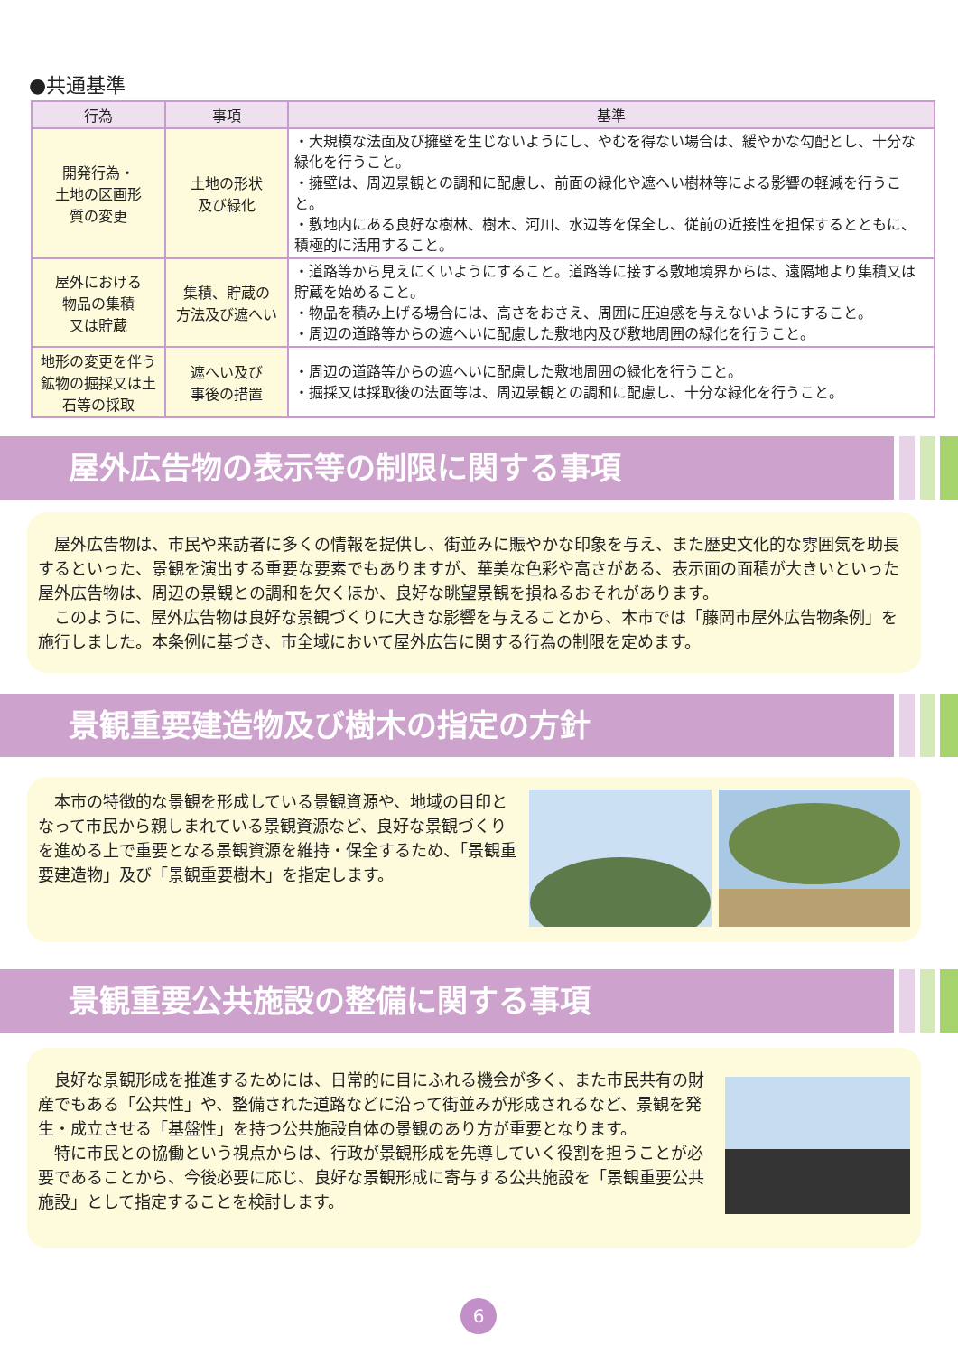●共通基準
| 行為 | 事項 | 基準 |
| --- | --- | --- |
| 開発行為・ 土地の区画形 質の変更 | 土地の形状 及び緑化 | ・大規模な法面及び擁壁を生じないようにし、やむを得ない場合は、緩やかな勾配とし、十分な緑化を行うこと。 ・擁壁は、周辺景観との調和に配慮し、前面の緑化や遮へい樹林等による影響の軽減を行うこと。 ・敷地内にある良好な樹林、樹木、河川、水辺等を保全し、従前の近接性を担保するとともに、積極的に活用すること。 |
| 屋外における 物品の集積 又は貯蔵 | 集積、貯蔵の 方法及び遮へい | ・道路等から見えにくいようにすること。道路等に接する敷地境界からは、遠隔地より集積又は貯蔵を始めること。 ・物品を積み上げる場合には、高さをおさえ、周囲に圧迫感を与えないようにすること。 ・周辺の道路等からの遮へいに配慮した敷地内及び敷地周囲の緑化を行うこと。 |
| 地形の変更を伴う鉱物の掘採又は土石等の採取 | 遮へい及び 事後の措置 | ・周辺の道路等からの遮へいに配慮した敷地周囲の緑化を行うこと。 ・掘採又は採取後の法面等は、周辺景観との調和に配慮し、十分な緑化を行うこと。 |
屋外広告物の表示等の制限に関する事項
　屋外広告物は、市民や来訪者に多くの情報を提供し、街並みに賑やかな印象を与え、また歴史文化的な雰囲気を助長するといった、景観を演出する重要な要素でもありますが、華美な色彩や高さがある、表示面の面積が大きいといった屋外広告物は、周辺の景観との調和を欠くほか、良好な眺望景観を損ねるおそれがあります。
　このように、屋外広告物は良好な景観づくりに大きな影響を与えることから、本市では「藤岡市屋外広告物条例」を施行しました。本条例に基づき、市全域において屋外広告に関する行為の制限を定めます。
景観重要建造物及び樹木の指定の方針
　本市の特徴的な景観を形成している景観資源や、地域の目印となって市民から親しまれている景観資源など、良好な景観づくりを進める上で重要となる景観資源を維持・保全するため、「景観重要建造物」及び「景観重要樹木」を指定します。
景観重要公共施設の整備に関する事項
　良好な景観形成を推進するためには、日常的に目にふれる機会が多く、また市民共有の財産でもある「公共性」や、整備された道路などに沿って街並みが形成されるなど、景観を発生・成立させる「基盤性」を持つ公共施設自体の景観のあり方が重要となります。
　特に市民との協働という視点からは、行政が景観形成を先導していく役割を担うことが必要であることから、今後必要に応じ、良好な景観形成に寄与する公共施設を「景観重要公共施設」として指定することを検討します。
6